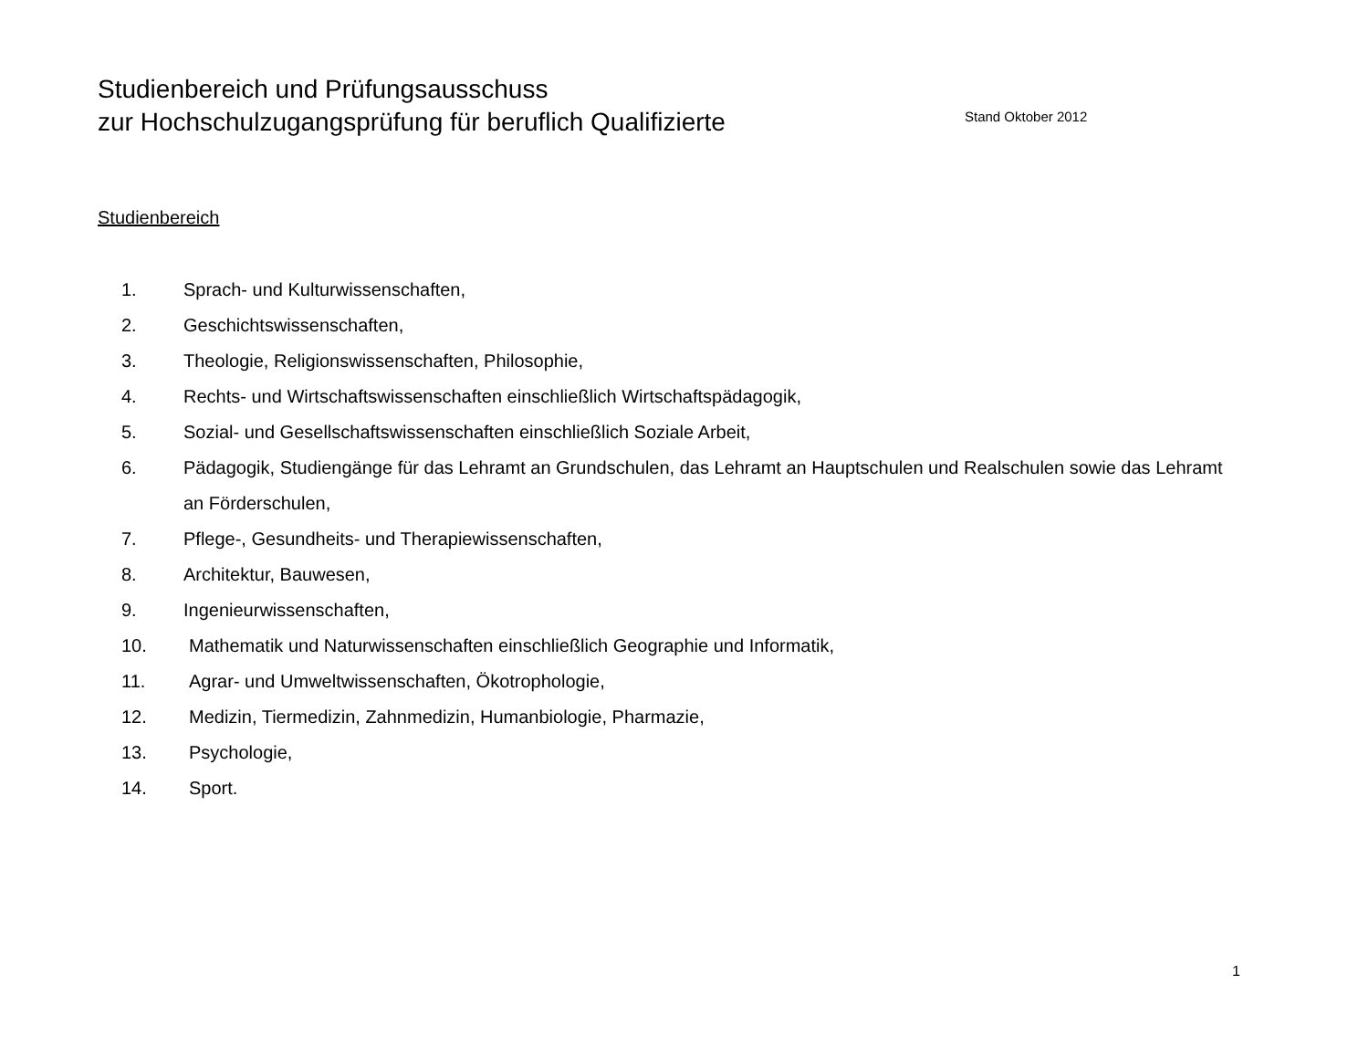Studienbereich und Prüfungsausschuss
zur Hochschulzugangsprüfung für beruflich Qualifizierte Stand Oktober 2012
Studienbereich
1. Sprach- und Kulturwissenschaften,
2. Geschichtswissenschaften,
3. Theologie, Religionswissenschaften, Philosophie,
4. Rechts- und Wirtschaftswissenschaften einschließlich Wirtschaftspädagogik,
5. Sozial- und Gesellschaftswissenschaften einschließlich Soziale Arbeit,
6. Pädagogik, Studiengänge für das Lehramt an Grundschulen, das Lehramt an Hauptschulen und Realschulen sowie das Lehramt an Förderschulen,
7. Pflege-, Gesundheits- und Therapiewissenschaften,
8. Architektur, Bauwesen,
9. Ingenieurwissenschaften,
10. Mathematik und Naturwissenschaften einschließlich Geographie und Informatik,
11. Agrar- und Umweltwissenschaften, Ökotrophologie,
12. Medizin, Tiermedizin, Zahnmedizin, Humanbiologie, Pharmazie,
13. Psychologie,
14. Sport.
1